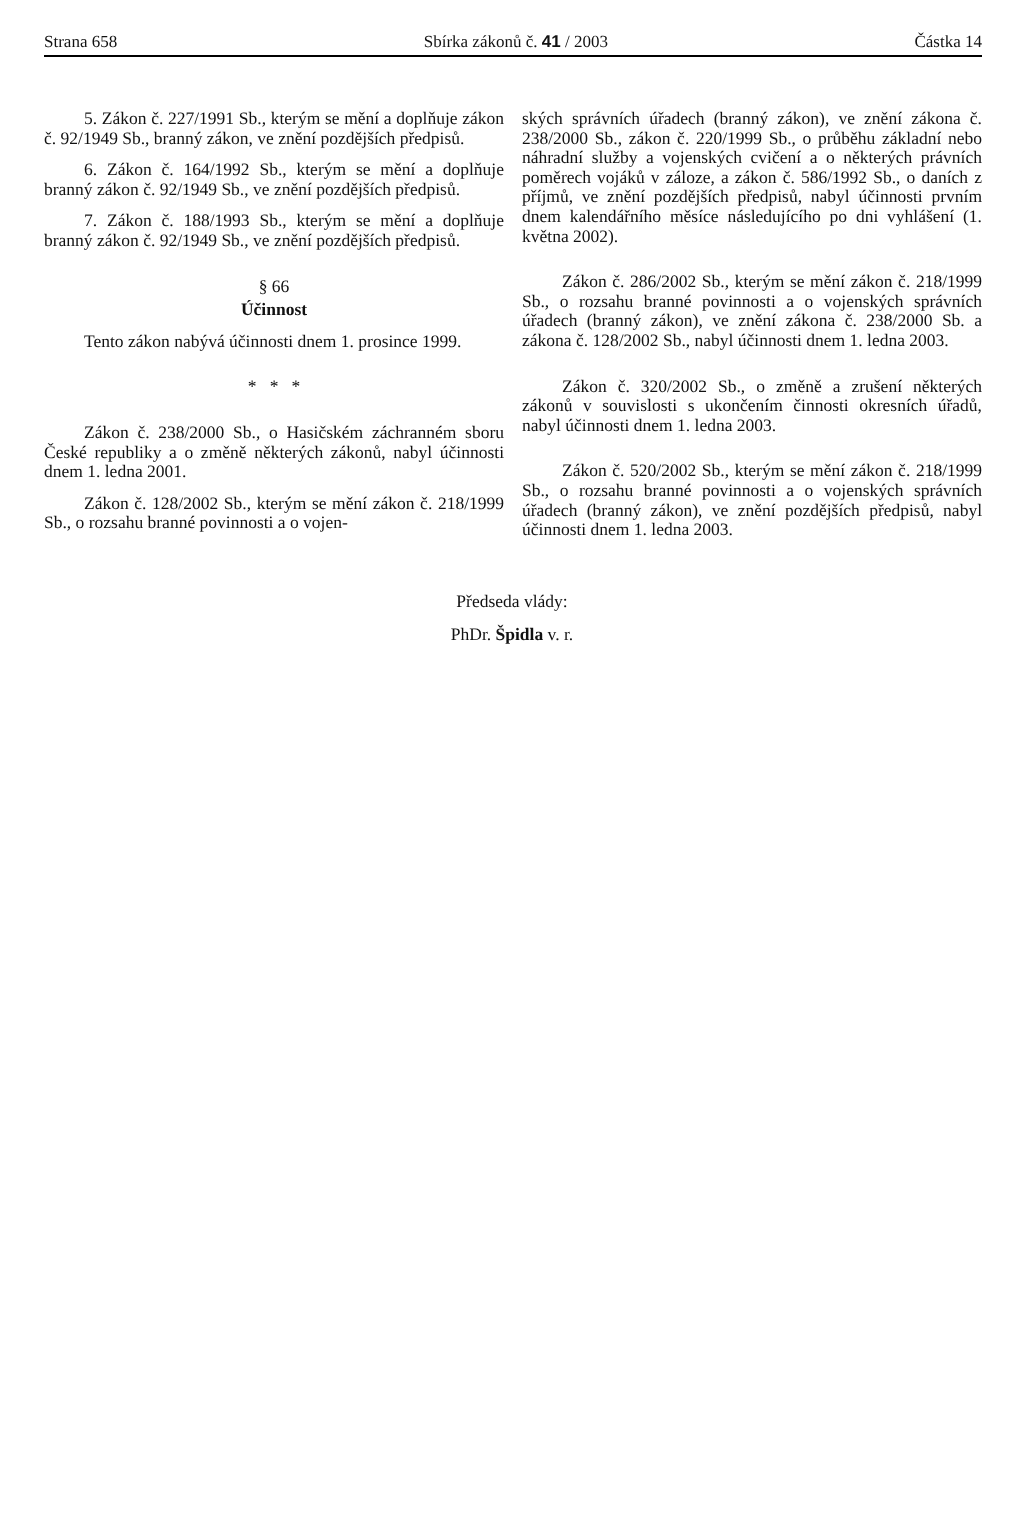Strana 658 Sbírka zákonů č. 41 / 2003 Částka 14
5. Zákon č. 227/1991 Sb., kterým se mění a doplňuje zákon č. 92/1949 Sb., branný zákon, ve znění pozdějších předpisů.
6. Zákon č. 164/1992 Sb., kterým se mění a doplňuje branný zákon č. 92/1949 Sb., ve znění pozdějších předpisů.
7. Zákon č. 188/1993 Sb., kterým se mění a doplňuje branný zákon č. 92/1949 Sb., ve znění pozdějších předpisů.
§ 66
Účinnost
Tento zákon nabývá účinnosti dnem 1. prosince 1999.
* * *
Zákon č. 238/2000 Sb., o Hasičském záchranném sboru České republiky a o změně některých zákonů, nabyl účinnosti dnem 1. ledna 2001.
Zákon č. 128/2002 Sb., kterým se mění zákon č. 218/1999 Sb., o rozsahu branné povinnosti a o vojen-
ských správních úřadech (branný zákon), ve znění zákona č. 238/2000 Sb., zákon č. 220/1999 Sb., o průběhu základní nebo náhradní služby a vojenských cvičení a o některých právních poměrech vojáků v záloze, a zákon č. 586/1992 Sb., o daních z příjmů, ve znění pozdějších předpisů, nabyl účinnosti prvním dnem kalendářního měsíce následujícího po dni vyhlášení (1. května 2002).
Zákon č. 286/2002 Sb., kterým se mění zákon č. 218/1999 Sb., o rozsahu branné povinnosti a o vojenských správních úřadech (branný zákon), ve znění zákona č. 238/2000 Sb. a zákona č. 128/2002 Sb., nabyl účinnosti dnem 1. ledna 2003.
Zákon č. 320/2002 Sb., o změně a zrušení některých zákonů v souvislosti s ukončením činnosti okresních úřadů, nabyl účinnosti dnem 1. ledna 2003.
Zákon č. 520/2002 Sb., kterým se mění zákon č. 218/1999 Sb., o rozsahu branné povinnosti a o vojenských správních úřadech (branný zákon), ve znění pozdějších předpisů, nabyl účinnosti dnem 1. ledna 2003.
Předseda vlády:
PhDr. Špidla v. r.